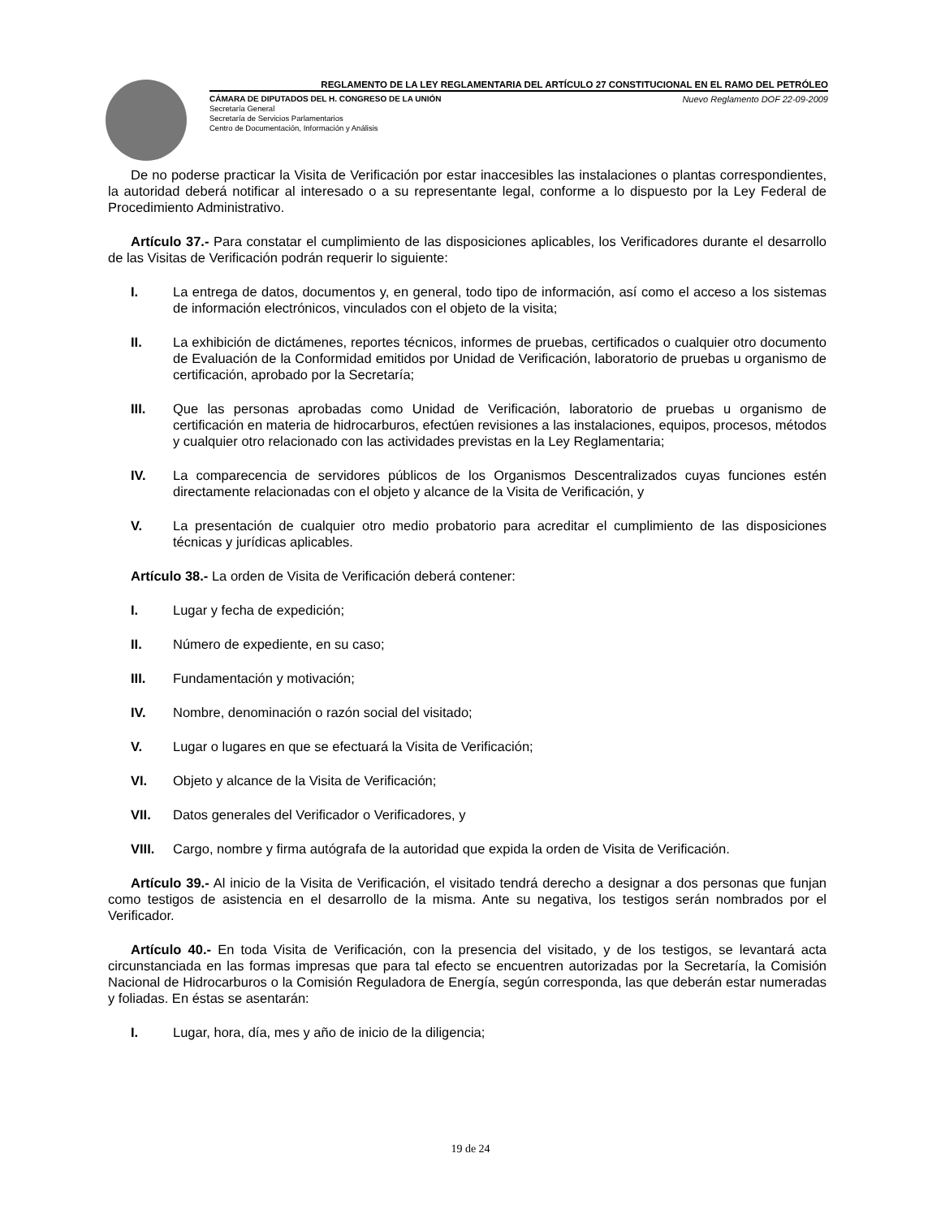REGLAMENTO DE LA LEY REGLAMENTARIA DEL ARTÍCULO 27 CONSTITUCIONAL EN EL RAMO DEL PETRÓLEO
CÁMARA DE DIPUTADOS DEL H. CONGRESO DE LA UNIÓN Nuevo Reglamento DOF 22-09-2009
Secretaría General
Secretaría de Servicios Parlamentarios
Centro de Documentación, Información y Análisis
De no poderse practicar la Visita de Verificación por estar inaccesibles las instalaciones o plantas correspondientes, la autoridad deberá notificar al interesado o a su representante legal, conforme a lo dispuesto por la Ley Federal de Procedimiento Administrativo.
Artículo 37.- Para constatar el cumplimiento de las disposiciones aplicables, los Verificadores durante el desarrollo de las Visitas de Verificación podrán requerir lo siguiente:
I. La entrega de datos, documentos y, en general, todo tipo de información, así como el acceso a los sistemas de información electrónicos, vinculados con el objeto de la visita;
II. La exhibición de dictámenes, reportes técnicos, informes de pruebas, certificados o cualquier otro documento de Evaluación de la Conformidad emitidos por Unidad de Verificación, laboratorio de pruebas u organismo de certificación, aprobado por la Secretaría;
III. Que las personas aprobadas como Unidad de Verificación, laboratorio de pruebas u organismo de certificación en materia de hidrocarburos, efectúen revisiones a las instalaciones, equipos, procesos, métodos y cualquier otro relacionado con las actividades previstas en la Ley Reglamentaria;
IV. La comparecencia de servidores públicos de los Organismos Descentralizados cuyas funciones estén directamente relacionadas con el objeto y alcance de la Visita de Verificación, y
V. La presentación de cualquier otro medio probatorio para acreditar el cumplimiento de las disposiciones técnicas y jurídicas aplicables.
Artículo 38.- La orden de Visita de Verificación deberá contener:
I. Lugar y fecha de expedición;
II. Número de expediente, en su caso;
III. Fundamentación y motivación;
IV. Nombre, denominación o razón social del visitado;
V. Lugar o lugares en que se efectuará la Visita de Verificación;
VI. Objeto y alcance de la Visita de Verificación;
VII. Datos generales del Verificador o Verificadores, y
VIII. Cargo, nombre y firma autógrafa de la autoridad que expida la orden de Visita de Verificación.
Artículo 39.- Al inicio de la Visita de Verificación, el visitado tendrá derecho a designar a dos personas que funjan como testigos de asistencia en el desarrollo de la misma. Ante su negativa, los testigos serán nombrados por el Verificador.
Artículo 40.- En toda Visita de Verificación, con la presencia del visitado, y de los testigos, se levantará acta circunstanciada en las formas impresas que para tal efecto se encuentren autorizadas por la Secretaría, la Comisión Nacional de Hidrocarburos o la Comisión Reguladora de Energía, según corresponda, las que deberán estar numeradas y foliadas. En éstas se asentarán:
I. Lugar, hora, día, mes y año de inicio de la diligencia;
19 de 24